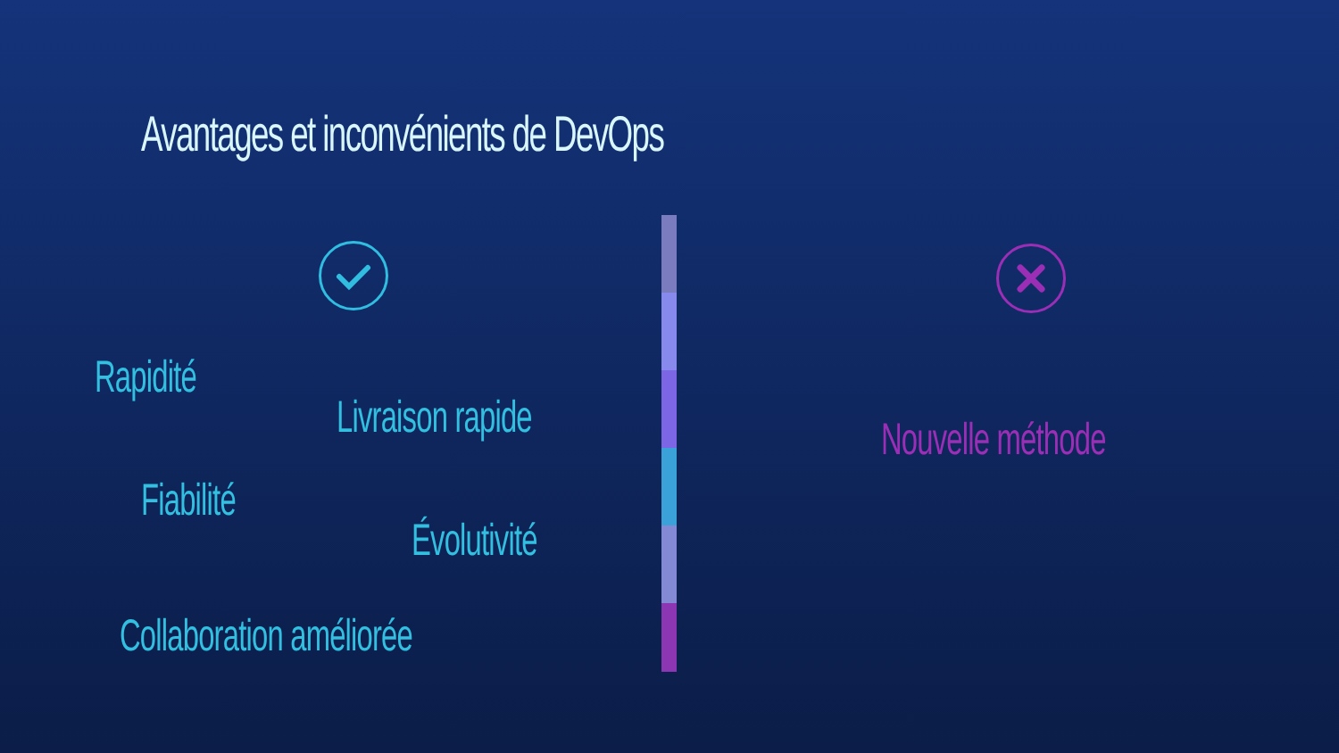Avantages et inconvénients de DevOps
Rapidité
Livraison rapide
Fiabilité
Évolutivité
Collaboration améliorée
Nouvelle méthode